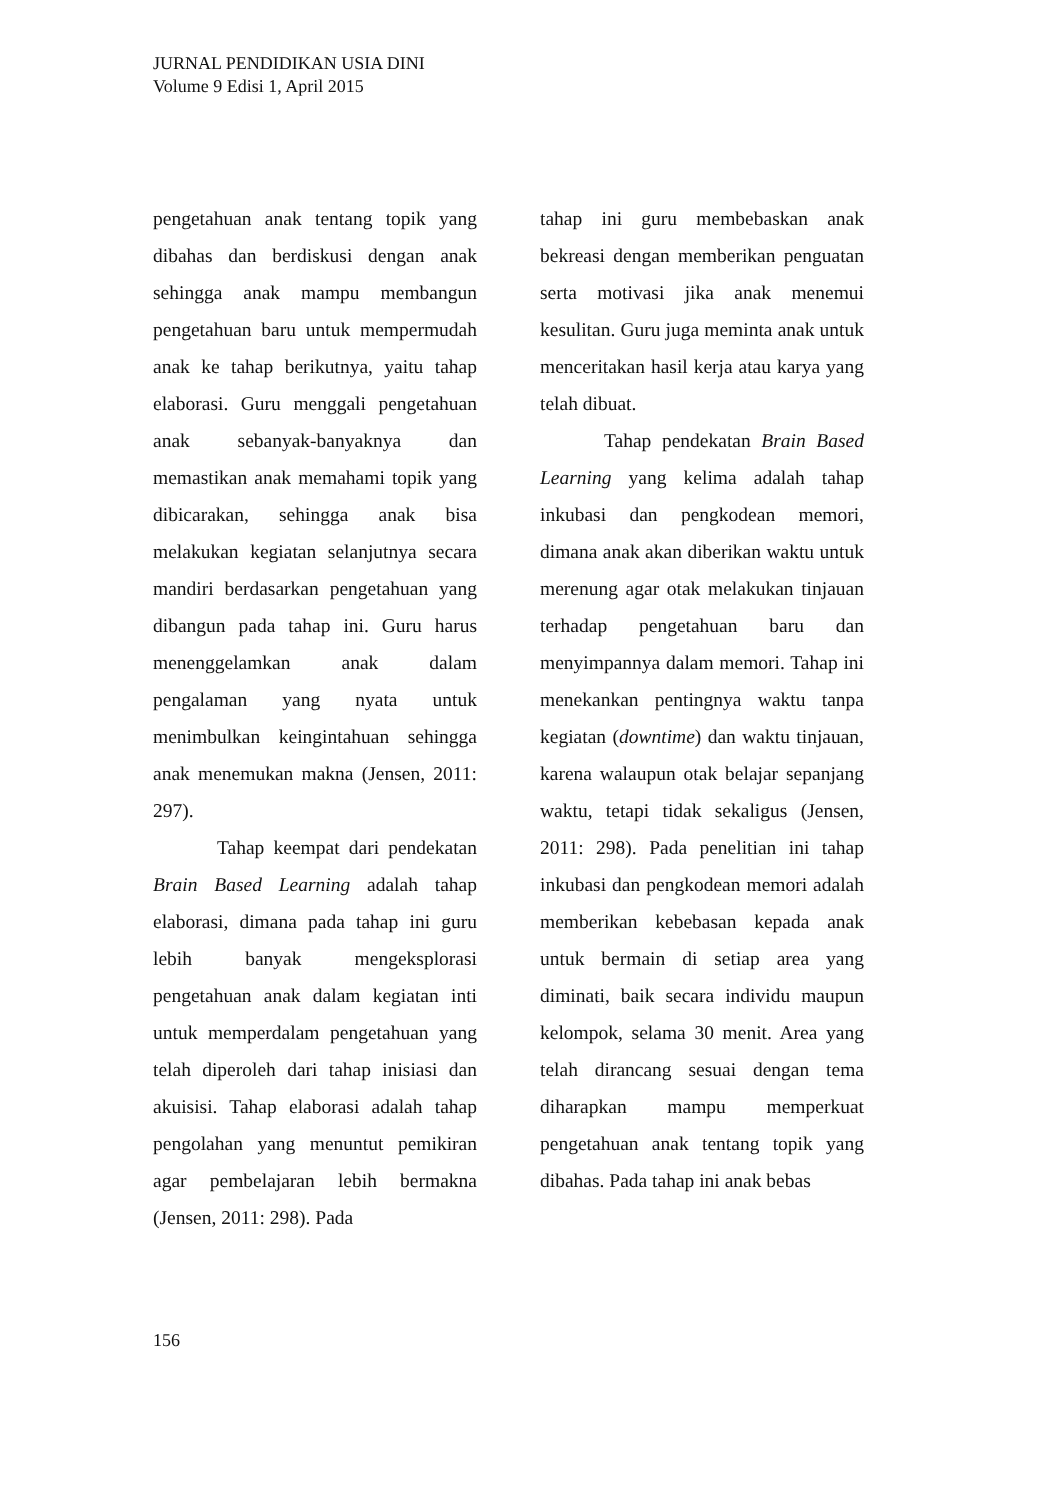JURNAL PENDIDIKAN USIA DINI
Volume 9 Edisi 1, April 2015
pengetahuan anak tentang topik yang dibahas dan berdiskusi dengan anak sehingga anak mampu membangun pengetahuan baru untuk mempermudah anak ke tahap berikutnya, yaitu tahap elaborasi. Guru menggali pengetahuan anak sebanyak-banyaknya dan memastikan anak memahami topik yang dibicarakan, sehingga anak bisa melakukan kegiatan selanjutnya secara mandiri berdasarkan pengetahuan yang dibangun pada tahap ini. Guru harus menenggelamkan anak dalam pengalaman yang nyata untuk menimbulkan keingintahuan sehingga anak menemukan makna (Jensen, 2011: 297).
Tahap keempat dari pendekatan Brain Based Learning adalah tahap elaborasi, dimana pada tahap ini guru lebih banyak mengeksplorasi pengetahuan anak dalam kegiatan inti untuk memperdalam pengetahuan yang telah diperoleh dari tahap inisiasi dan akuisisi. Tahap elaborasi adalah tahap pengolahan yang menuntut pemikiran agar pembelajaran lebih bermakna (Jensen, 2011: 298). Pada
tahap ini guru membebaskan anak bekreasi dengan memberikan penguatan serta motivasi jika anak menemui kesulitan. Guru juga meminta anak untuk menceritakan hasil kerja atau karya yang telah dibuat.
Tahap pendekatan Brain Based Learning yang kelima adalah tahap inkubasi dan pengkodean memori, dimana anak akan diberikan waktu untuk merenung agar otak melakukan tinjauan terhadap pengetahuan baru dan menyimpannya dalam memori. Tahap ini menekankan pentingnya waktu tanpa kegiatan (downtime) dan waktu tinjauan, karena walaupun otak belajar sepanjang waktu, tetapi tidak sekaligus (Jensen, 2011: 298). Pada penelitian ini tahap inkubasi dan pengkodean memori adalah memberikan kebebasan kepada anak untuk bermain di setiap area yang diminati, baik secara individu maupun kelompok, selama 30 menit. Area yang telah dirancang sesuai dengan tema diharapkan mampu memperkuat pengetahuan anak tentang topik yang dibahas. Pada tahap ini anak bebas
156